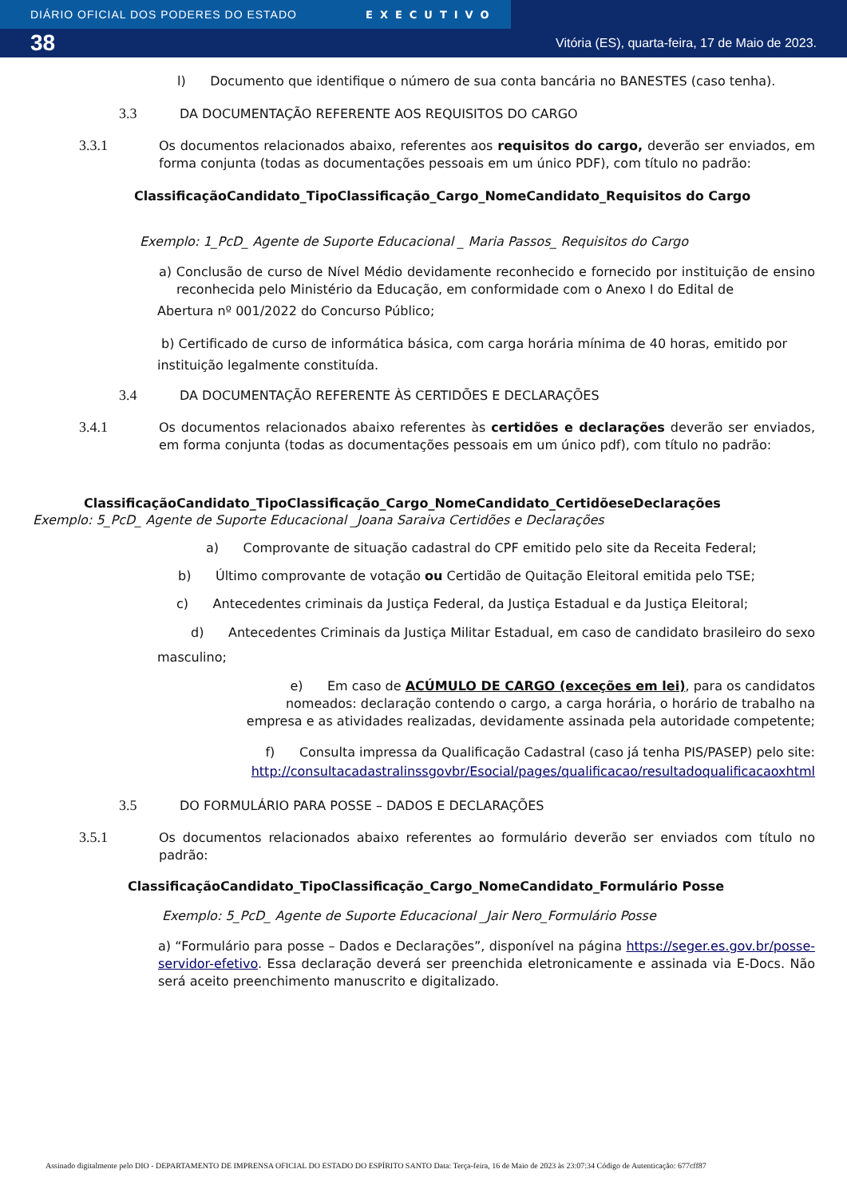DIÁRIO OFICIAL DOS PODERES DO ESTADO EXECUTIVO
38 Vitória (ES), quarta-feira, 17 de Maio de 2023.
l) Documento que identifique o número de sua conta bancária no BANESTES (caso tenha).
3.3 DA DOCUMENTAÇÃO REFERENTE AOS REQUISITOS DO CARGO
3.3.1 Os documentos relacionados abaixo, referentes aos requisitos do cargo, deverão ser enviados, em forma conjunta (todas as documentações pessoais em um único PDF), com título no padrão:
ClassificaçãoCandidato_TipoClassificação_Cargo_NomeCandidato_Requisitos do Cargo
Exemplo: 1_PcD_ Agente de Suporte Educacional _ Maria Passos_ Requisitos do Cargo
a) Conclusão de curso de Nível Médio devidamente reconhecido e fornecido por instituição de ensino reconhecida pelo Ministério da Educação, em conformidade com o Anexo I do Edital de
Abertura nº 001/2022 do Concurso Público;
b) Certificado de curso de informática básica, com carga horária mínima de 40 horas, emitido por instituição legalmente constituída.
3.4 DA DOCUMENTAÇÃO REFERENTE ÀS CERTIDÕES E DECLARAÇÕES
3.4.1 Os documentos relacionados abaixo referentes às certidões e declarações deverão ser enviados, em forma conjunta (todas as documentações pessoais em um único pdf), com título no padrão:
ClassificaçãoCandidato_TipoClassificação_Cargo_NomeCandidato_CertidõeseDeclarações
Exemplo: 5_PcD_ Agente de Suporte Educacional _Joana Saraiva Certidões e Declarações
a) Comprovante de situação cadastral do CPF emitido pelo site da Receita Federal;
b) Último comprovante de votação ou Certidão de Quitação Eleitoral emitida pelo TSE;
c) Antecedentes criminais da Justiça Federal, da Justiça Estadual e da Justiça Eleitoral;
d) Antecedentes Criminais da Justiça Militar Estadual, em caso de candidato brasileiro do sexo
masculino;
e) Em caso de ACÚMULO DE CARGO (exceções em lei), para os candidatos nomeados: declaração contendo o cargo, a carga horária, o horário de trabalho na empresa e as atividades realizadas, devidamente assinada pela autoridade competente;
f) Consulta impressa da Qualificação Cadastral (caso já tenha PIS/PASEP) pelo site: http://consultacadastralinssgovbr/Esocial/pages/qualificacao/resultadoqualificacaoxhtml
3.5 DO FORMULÁRIO PARA POSSE – DADOS E DECLARAÇÕES
3.5.1 Os documentos relacionados abaixo referentes ao formulário deverão ser enviados com título no padrão:
ClassificaçãoCandidato_TipoClassificação_Cargo_NomeCandidato_Formulário Posse
Exemplo: 5_PcD_ Agente de Suporte Educacional _Jair Nero_Formulário Posse
a) “Formulário para posse – Dados e Declarações”, disponível na página https://seger.es.gov.br/posse-servidor-efetivo. Essa declaração deverá ser preenchida eletronicamente e assinada via E-Docs. Não será aceito preenchimento manuscrito e digitalizado.
Assinado digitalmente pelo DIO - DEPARTAMENTO DE IMPRENSA OFICIAL DO ESTADO DO ESPÍRITO SANTO Data: Terça-feira, 16 de Maio de 2023 às 23:07:34 Código de Autenticação: 677cff87